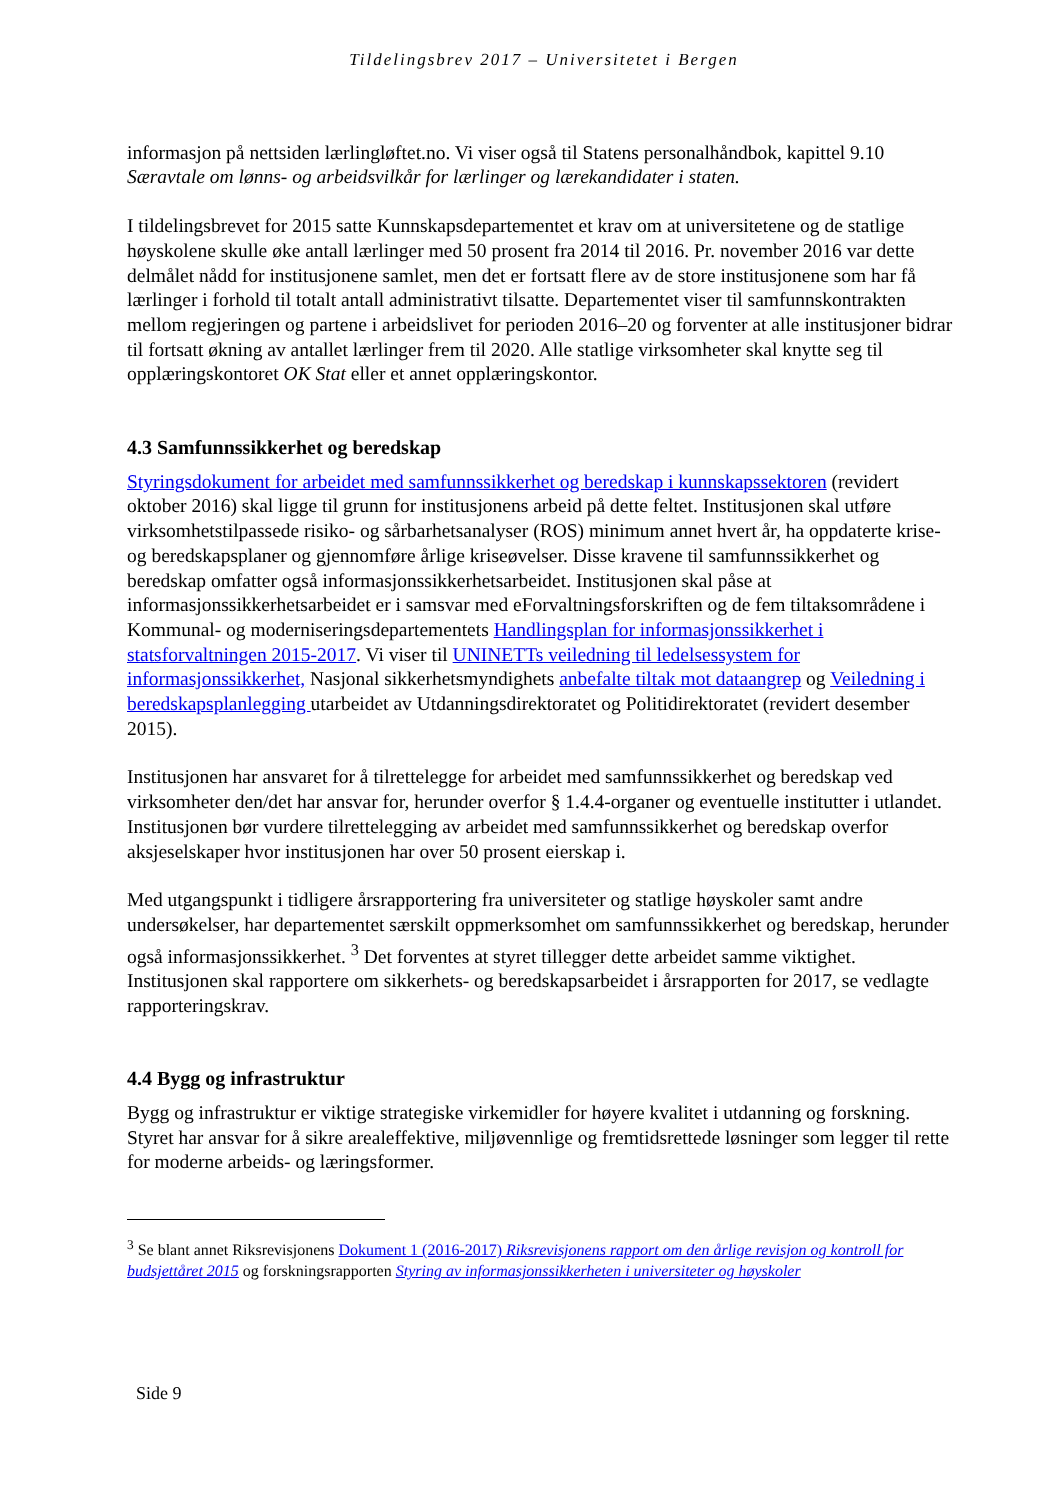Tildelingsbrev 2017 – Universitetet i Bergen
informasjon på nettsiden lærlingløftet.no. Vi viser også til Statens personalhåndbok, kapittel 9.10 Særavtale om lønns- og arbeidsvilkår for lærlinger og lærekandidater i staten.
I tildelingsbrevet for 2015 satte Kunnskapsdepartementet et krav om at universitetene og de statlige høyskolene skulle øke antall lærlinger med 50 prosent fra 2014 til 2016. Pr. november 2016 var dette delmålet nådd for institusjonene samlet, men det er fortsatt flere av de store institusjonene som har få lærlinger i forhold til totalt antall administrativt tilsatte. Departementet viser til samfunnskontrakten mellom regjeringen og partene i arbeidslivet for perioden 2016–20 og forventer at alle institusjoner bidrar til fortsatt økning av antallet lærlinger frem til 2020. Alle statlige virksomheter skal knytte seg til opplæringskontoret OK Stat eller et annet opplæringskontor.
4.3 Samfunnssikkerhet og beredskap
Styringsdokument for arbeidet med samfunnssikkerhet og beredskap i kunnskapssektoren (revidert oktober 2016) skal ligge til grunn for institusjonens arbeid på dette feltet. Institusjonen skal utføre virksomhetstilpassede risiko- og sårbarhetsanalyser (ROS) minimum annet hvert år, ha oppdaterte krise- og beredskapsplaner og gjennomføre årlige kriseøvelser. Disse kravene til samfunnssikkerhet og beredskap omfatter også informasjonssikkerhetsarbeidet. Institusjonen skal påse at informasjonssikkerhetsarbeidet er i samsvar med eForvaltningsforskriften og de fem tiltaksområdene i Kommunal- og moderniseringsdepartementets Handlingsplan for informasjonssikkerhet i statsforvaltningen 2015-2017. Vi viser til UNINETTs veiledning til ledelsessystem for informasjonssikkerhet, Nasjonal sikkerhetsmyndighets anbefalte tiltak mot dataangrep og Veiledning i beredskapsplanlegging utarbeidet av Utdanningsdirektoratet og Politidirektoratet (revidert desember 2015).
Institusjonen har ansvaret for å tilrettelegge for arbeidet med samfunnssikkerhet og beredskap ved virksomheter den/det har ansvar for, herunder overfor § 1.4.4-organer og eventuelle institutter i utlandet. Institusjonen bør vurdere tilrettelegging av arbeidet med samfunnssikkerhet og beredskap overfor aksjeselskaper hvor institusjonen har over 50 prosent eierskap i.
Med utgangspunkt i tidligere årsrapportering fra universiteter og statlige høyskoler samt andre undersøkelser, har departementet særskilt oppmerksomhet om samfunnssikkerhet og beredskap, herunder også informasjonssikkerhet. <sup>3</sup> Det forventes at styret tillegger dette arbeidet samme viktighet. Institusjonen skal rapportere om sikkerhets- og beredskapsarbeidet i årsrapporten for 2017, se vedlagte rapporteringskrav.
4.4 Bygg og infrastruktur
Bygg og infrastruktur er viktige strategiske virkemidler for høyere kvalitet i utdanning og forskning. Styret har ansvar for å sikre arealeffektive, miljøvennlige og fremtidsrettede løsninger som legger til rette for moderne arbeids- og læringsformer.
<sup>3</sup> Se blant annet Riksrevisjonens Dokument 1 (2016-2017) Riksrevisjonens rapport om den årlige revisjon og kontroll for budsjettåret 2015 og forskningsrapporten Styring av informasjonssikkerheten i universiteter og høyskoler
Side 9